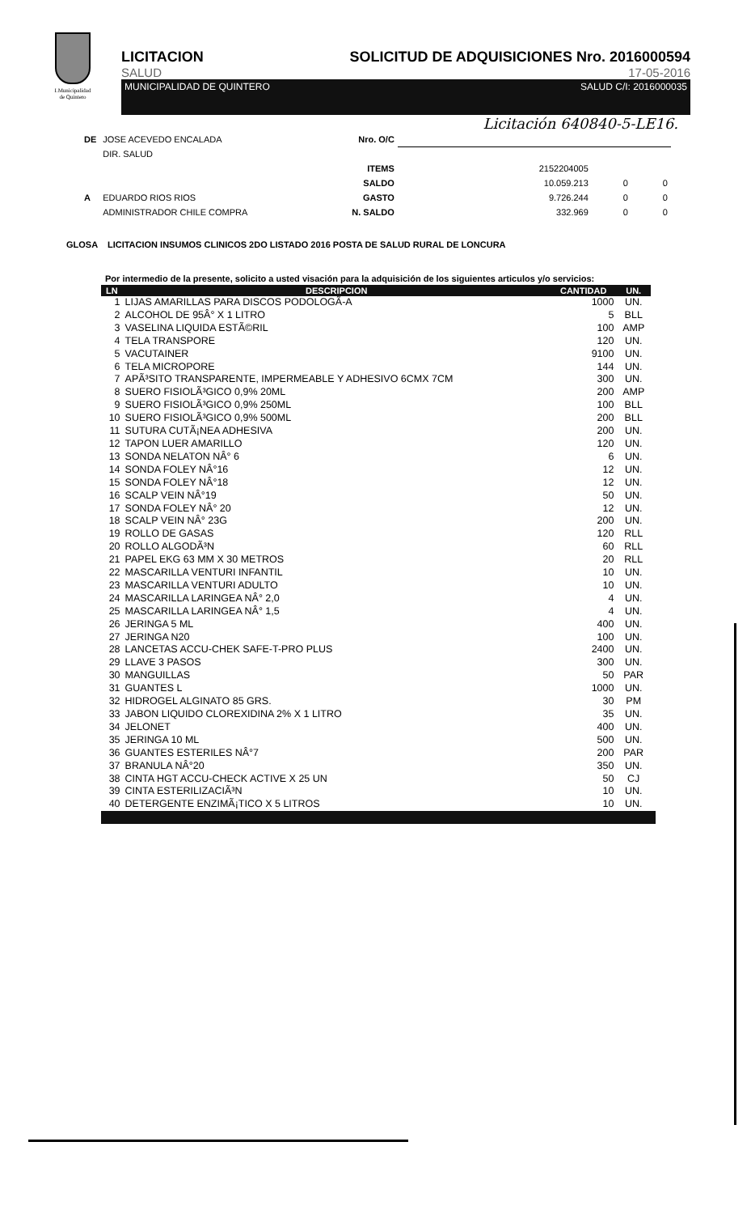I.Municipalidad
de Quintero
LICITACION SOLICITUD DE ADQUISICIONES Nro. 2016000594
SALUD 17-05-2016
MUNICIPALIDAD DE QUINTERO SALUD C/I: 2016000035
Licitación 640840-5-LE16.
| DE | JOSE ACEVEDO ENCALADA | Nro. O/C | | | |
| | DIR. SALUD | | | | |
| | | ITEMS | 2152204005 | | |
| | | SALDO | 10.059.213 | 0 | 0 |
| A | EDUARDO RIOS RIOS | GASTO | 9.726.244 | 0 | 0 |
| | ADMINISTRADOR CHILE COMPRA | N. SALDO | 332.969 | 0 | 0 |
GLOSA LICITACION INSUMOS CLINICOS 2DO LISTADO 2016 POSTA DE SALUD RURAL DE LONCURA
Por intermedio de la presente, solicito a usted visación para la adquisición de los siguientes articulos y/o servicios:
| LN | DESCRIPCION | CANTIDAD | UN. |
| --- | --- | --- | --- |
| 1 | LIJAS AMARILLAS PARA DISCOS PODOLOGÃ-A | 1000 | UN. |
| 2 | ALCOHOL DE 95Â° X 1 LITRO | 5 | BLL |
| 3 | VASELINA LIQUIDA ESTÃ©RIL | 100 | AMP |
| 4 | TELA TRANSPORE | 120 | UN. |
| 5 | VACUTAINER | 9100 | UN. |
| 6 | TELA MICROPORE | 144 | UN. |
| 7 | APÃ³SITO TRANSPARENTE, IMPERMEABLE Y ADHESIVO 6CMX 7CM | 300 | UN. |
| 8 | SUERO FISIOLÃ³GICO 0,9% 20ML | 200 | AMP |
| 9 | SUERO FISIOLÃ³GICO 0,9% 250ML | 100 | BLL |
| 10 | SUERO FISIOLÃ³GICO 0,9% 500ML | 200 | BLL |
| 11 | SUTURA CUTÃ¡NEA ADHESIVA | 200 | UN. |
| 12 | TAPON LUER AMARILLO | 120 | UN. |
| 13 | SONDA NELATON NÂ° 6 | 6 | UN. |
| 14 | SONDA FOLEY NÂ°16 | 12 | UN. |
| 15 | SONDA FOLEY NÂ°18 | 12 | UN. |
| 16 | SCALP VEIN NÂ°19 | 50 | UN. |
| 17 | SONDA FOLEY NÂ° 20 | 12 | UN. |
| 18 | SCALP VEIN NÂ° 23G | 200 | UN. |
| 19 | ROLLO DE GASAS | 120 | RLL |
| 20 | ROLLO ALGODÃ³N | 60 | RLL |
| 21 | PAPEL EKG 63 MM X 30 METROS | 20 | RLL |
| 22 | MASCARILLA VENTURI INFANTIL | 10 | UN. |
| 23 | MASCARILLA VENTURI ADULTO | 10 | UN. |
| 24 | MASCARILLA LARINGEA NÂ° 2,0 | 4 | UN. |
| 25 | MASCARILLA LARINGEA NÂ° 1,5 | 4 | UN. |
| 26 | JERINGA 5 ML | 400 | UN. |
| 27 | JERINGA N20 | 100 | UN. |
| 28 | LANCETAS ACCU-CHEK SAFE-T-PRO PLUS | 2400 | UN. |
| 29 | LLAVE 3 PASOS | 300 | UN. |
| 30 | MANGUILLAS | 50 | PAR |
| 31 | GUANTES L | 1000 | UN. |
| 32 | HIDROGEL ALGINATO 85 GRS. | 30 | PM |
| 33 | JABON LIQUIDO CLOREXIDINA 2% X 1 LITRO | 35 | UN. |
| 34 | JELONET | 400 | UN. |
| 35 | JERINGA 10 ML | 500 | UN. |
| 36 | GUANTES ESTERILES NÂ°7 | 200 | PAR |
| 37 | BRANULA NÂ°20 | 350 | UN. |
| 38 | CINTA HGT ACCU-CHECK ACTIVE X 25 UN | 50 | CJ |
| 39 | CINTA ESTERILIZACIÃ³N | 10 | UN. |
| 40 | DETERGENTE ENZIMÃ¡TICO X 5 LITROS | 10 | UN. |